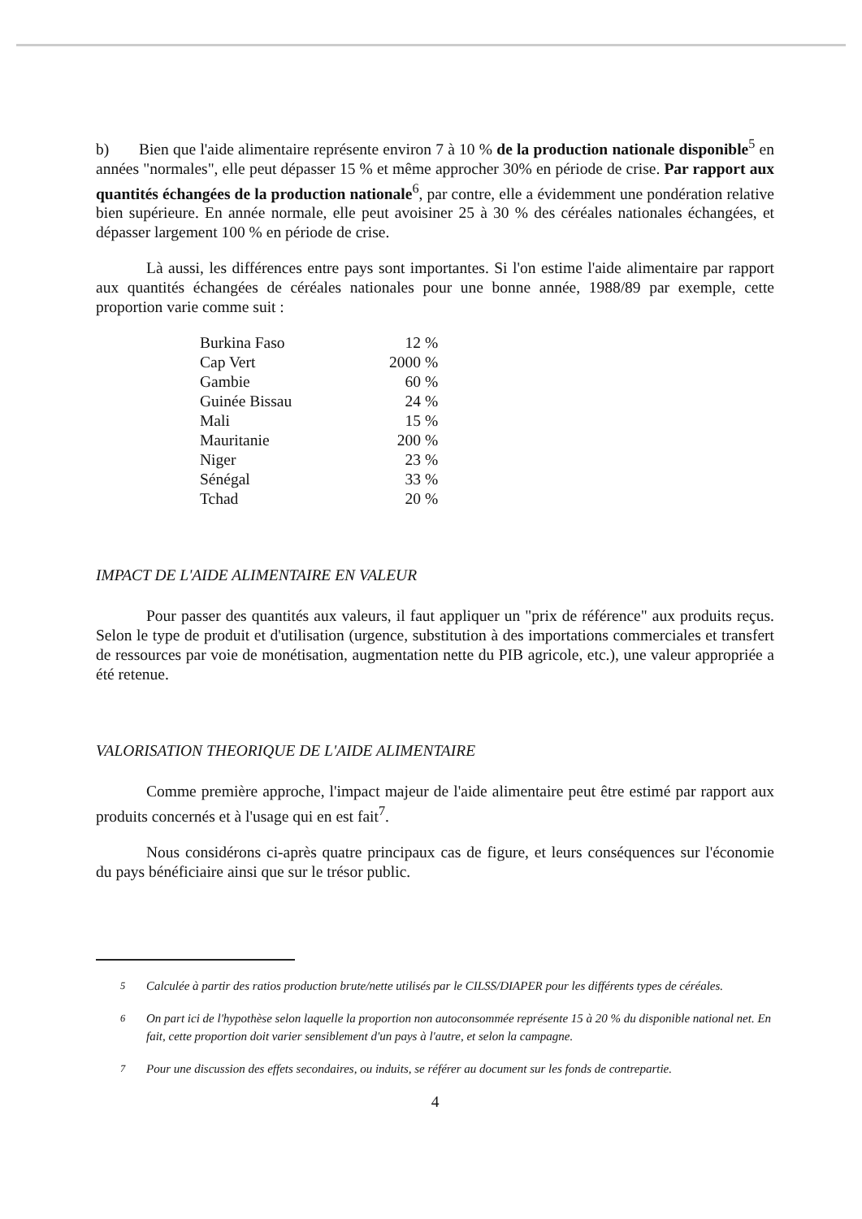b) Bien que l'aide alimentaire représente environ 7 à 10 % de la production nationale disponible<sup>5</sup> en années "normales", elle peut dépasser 15 % et même approcher 30% en période de crise. Par rapport aux quantités échangées de la production nationale<sup>6</sup>, par contre, elle a évidemment une pondération relative bien supérieure. En année normale, elle peut avoisiner 25 à 30 % des céréales nationales échangées, et dépasser largement 100 % en période de crise.
Là aussi, les différences entre pays sont importantes. Si l'on estime l'aide alimentaire par rapport aux quantités échangées de céréales nationales pour une bonne année, 1988/89 par exemple, cette proportion varie comme suit :
| Burkina Faso | 12 % |
| Cap Vert | 2000 % |
| Gambie | 60 % |
| Guinée Bissau | 24 % |
| Mali | 15 % |
| Mauritanie | 200 % |
| Niger | 23 % |
| Sénégal | 33 % |
| Tchad | 20 % |
IMPACT DE L'AIDE ALIMENTAIRE EN VALEUR
Pour passer des quantités aux valeurs, il faut appliquer un "prix de référence" aux produits reçus. Selon le type de produit et d'utilisation (urgence, substitution à des importations commerciales et transfert de ressources par voie de monétisation, augmentation nette du PIB agricole, etc.), une valeur appropriée a été retenue.
VALORISATION THEORIQUE DE L'AIDE ALIMENTAIRE
Comme première approche, l'impact majeur de l'aide alimentaire peut être estimé par rapport aux produits concernés et à l'usage qui en est fait<sup>7</sup>.
Nous considérons ci-après quatre principaux cas de figure, et leurs conséquences sur l'économie du pays bénéficiaire ainsi que sur le trésor public.
<sup>5</sup> Calculée à partir des ratios production brute/nette utilisés par le CILSS/DIAPER pour les différents types de céréales.
<sup>6</sup> On part ici de l'hypothèse selon laquelle la proportion non autoconsommée représente 15 à 20 % du disponible national net. En fait, cette proportion doit varier sensiblement d'un pays à l'autre, et selon la campagne.
<sup>7</sup> Pour une discussion des effets secondaires, ou induits, se référer au document sur les fonds de contrepartie.
4